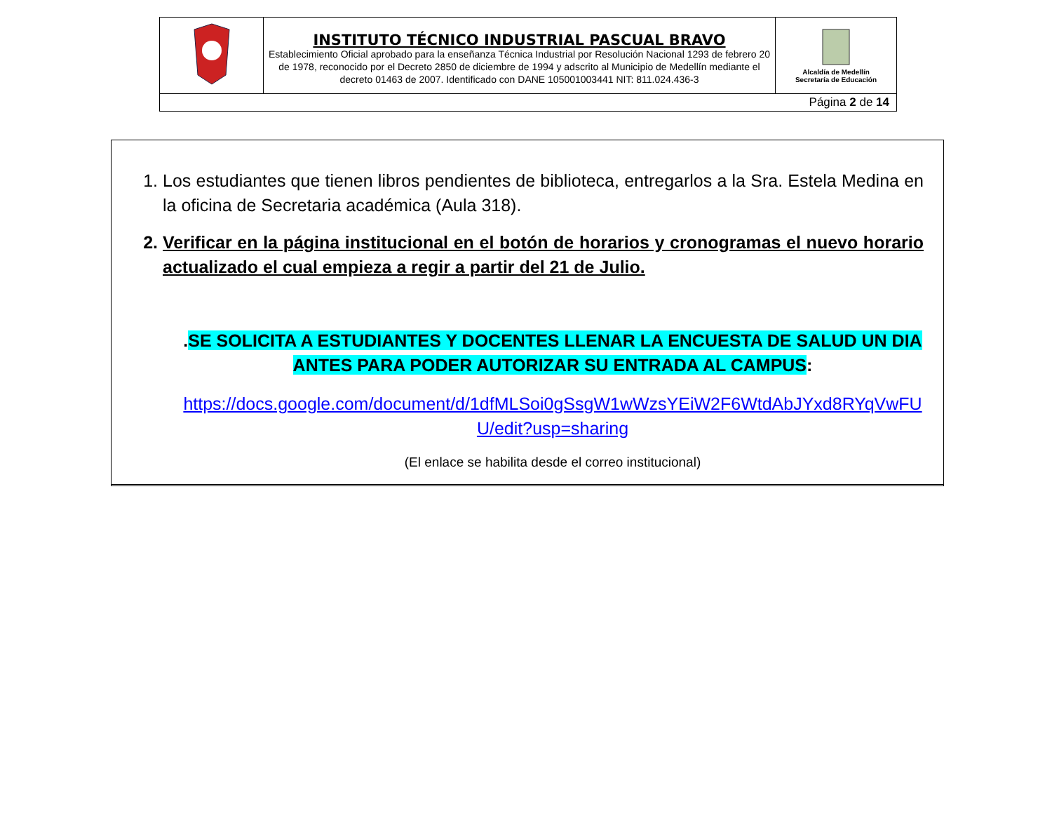| | INSTITUTO TÉCNICO INDUSTRIAL PASCUAL BRAVO Establecimiento Oficial aprobado para la enseñanza Técnica Industrial por Resolución Nacional 1293 de febrero 20 de 1978, reconocido por el Decreto 2850 de diciembre de 1994 y adscrito al Municipio de Medellín mediante el decreto 01463 de 2007. Identificado con DANE 105001003441 NIT: 811.024.436-3 | Alcaldía de Medellín Secretaría de Educación |
| Página 2 de 14 | | |
1. Los estudiantes que tienen libros pendientes de biblioteca, entregarlos a la Sra. Estela Medina en la oficina de Secretaria académica (Aula 318).
2. Verificar en la página institucional en el botón de horarios y cronogramas el nuevo horario actualizado el cual empieza a regir a partir del 21 de Julio.
.SE SOLICITA A ESTUDIANTES Y DOCENTES LLENAR LA ENCUESTA DE SALUD UN DIA ANTES PARA PODER AUTORIZAR SU ENTRADA AL CAMPUS:
https://docs.google.com/document/d/1dfMLSoi0gSsgW1wWzsYEiW2F6WtdAbJYxd8RYqVwFUU/edit?usp=sharing
(El enlace se habilita desde el correo institucional)